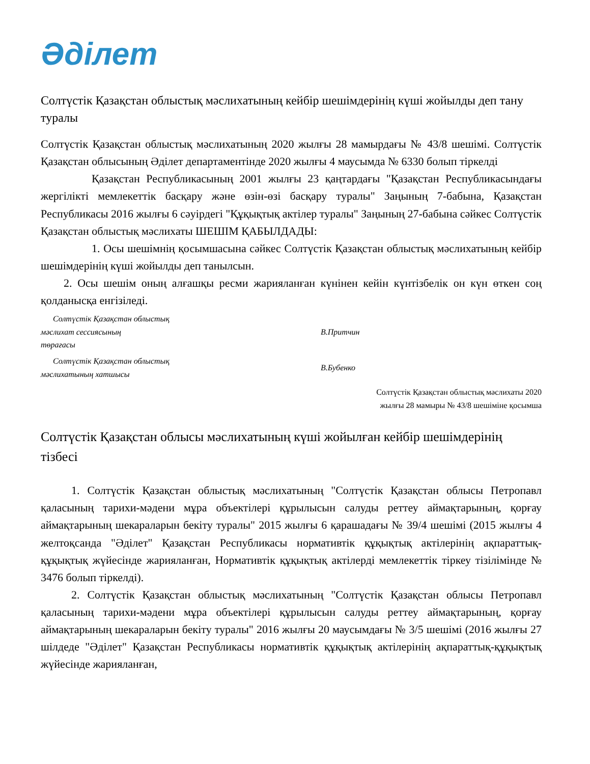Әділет
Солтүстік Қазақстан облыстық мәслихатының кейбір шешімдерінің күші жойылды деп тану туралы
Солтүстік Қазақстан облыстық мәслихатының 2020 жылғы 28 мамырдағы № 43/8 шешімі. Солтүстік Қазақстан облысының Әділет департаментінде 2020 жылғы 4 маусымда № 6330 болып тіркелді
Қазақстан Республикасының 2001 жылғы 23 қаңтардағы "Қазақстан Республикасындағы жергілікті мемлекеттік басқару және өзін-өзі басқару туралы" Заңының 7-бабына, Қазақстан Республикасы 2016 жылғы 6 сәуірдегі "Құқықтық актілер туралы" Заңының 27-бабына сәйкес Солтүстік Қазақстан облыстық мәслихаты ШЕШІМ ҚАБЫЛДАДЫ:
1. Осы шешімнің қосымшасына сәйкес Солтүстік Қазақстан облыстық мәслихатының кейбір шешімдерінің күші жойылды деп танылсын.
2. Осы шешім оның алғашқы ресми жарияланған күнінен кейін күнтізбелік он күн өткен соң қолданысқа енгізіледі.
Солтүстік Қазақстан облыстық
мәслихат сессиясының
төрағасы
В.Притчин
Солтүстік Қазақстан облыстық
мәслихатының хатшысы
В.Бубенко
Солтүстік Қазақстан облыстық мәслихаты 2020
жылғы 28 мамыры № 43/8 шешіміне қосымша
Солтүстік Қазақстан облысы мәслихатының күші жойылған кейбір шешімдерінің тізбесі
1. Солтүстік Қазақстан облыстық мәслихатының "Солтүстік Қазақстан облысы Петропавл қаласының тарихи-мәдени мұра объектілері құрылысын салуды реттеу аймақтарының, қорғау аймақтарының шекараларын бекіту туралы" 2015 жылғы 6 қарашадағы № 39/4 шешімі (2015 жылғы 4 желтоқсанда "Әділет" Қазақстан Республикасы нормативтік құқықтық актілерінің ақпараттық-құқықтық жүйесінде жарияланған, Нормативтік құқықтық актілерді мемлекеттік тіркеу тізілімінде № 3476 болып тіркелді).
2. Солтүстік Қазақстан облыстық мәслихатының "Солтүстік Қазақстан облысы Петропавл қаласының тарихи-мәдени мұра объектілері құрылысын салуды реттеу аймақтарының, қорғау аймақтарының шекараларын бекіту туралы" 2016 жылғы 20 маусымдағы № 3/5 шешімі (2016 жылғы 27 шілдеде "Әділет" Қазақстан Республикасы нормативтік құқықтық актілерінің ақпараттық-құқықтық жүйесінде жарияланған,